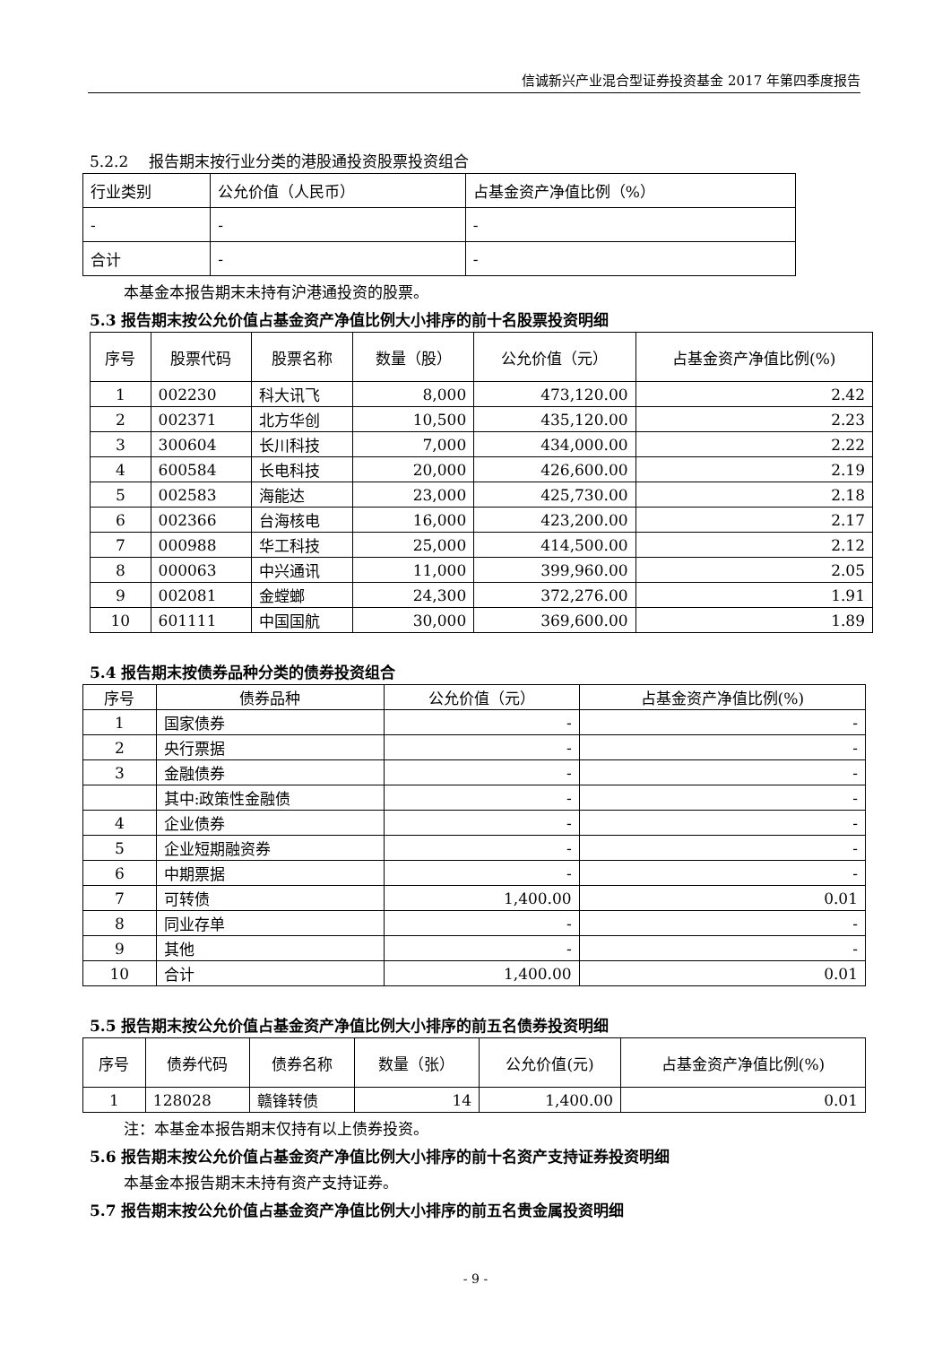信诚新兴产业混合型证券投资基金 2017 年第四季度报告
5.2.2　 报告期末按行业分类的港股通投资股票投资组合
| 行业类别 | 公允价值（人民币） | 占基金资产净值比例（%） |
| --- | --- | --- |
| - | - | - |
| 合计 | - | - |
本基金本报告期末未持有沪港通投资的股票。
5.3 报告期末按公允价值占基金资产净值比例大小排序的前十名股票投资明细
| 序号 | 股票代码 | 股票名称 | 数量（股） | 公允价值（元） | 占基金资产净值比例(%) |
| --- | --- | --- | --- | --- | --- |
| 1 | 002230 | 科大讯飞 | 8,000 | 473,120.00 | 2.42 |
| 2 | 002371 | 北方华创 | 10,500 | 435,120.00 | 2.23 |
| 3 | 300604 | 长川科技 | 7,000 | 434,000.00 | 2.22 |
| 4 | 600584 | 长电科技 | 20,000 | 426,600.00 | 2.19 |
| 5 | 002583 | 海能达 | 23,000 | 425,730.00 | 2.18 |
| 6 | 002366 | 台海核电 | 16,000 | 423,200.00 | 2.17 |
| 7 | 000988 | 华工科技 | 25,000 | 414,500.00 | 2.12 |
| 8 | 000063 | 中兴通讯 | 11,000 | 399,960.00 | 2.05 |
| 9 | 002081 | 金螳螂 | 24,300 | 372,276.00 | 1.91 |
| 10 | 601111 | 中国国航 | 30,000 | 369,600.00 | 1.89 |
5.4 报告期末按债券品种分类的债券投资组合
| 序号 | 债券品种 | 公允价值（元） | 占基金资产净值比例(%) |
| --- | --- | --- | --- |
| 1 | 国家债券 | - | - |
| 2 | 央行票据 | - | - |
| 3 | 金融债券 | - | - |
| | 其中:政策性金融债 | - | - |
| 4 | 企业债券 | - | - |
| 5 | 企业短期融资券 | - | - |
| 6 | 中期票据 | - | - |
| 7 | 可转债 | 1,400.00 | 0.01 |
| 8 | 同业存单 | - | - |
| 9 | 其他 | - | - |
| 10 | 合计 | 1,400.00 | 0.01 |
5.5 报告期末按公允价值占基金资产净值比例大小排序的前五名债券投资明细
| 序号 | 债券代码 | 债券名称 | 数量（张） | 公允价值(元) | 占基金资产净值比例(%) |
| --- | --- | --- | --- | --- | --- |
| 1 | 128028 | 赣锋转债 | 14 | 1,400.00 | 0.01 |
注：本基金本报告期末仅持有以上债券投资。
5.6 报告期末按公允价值占基金资产净值比例大小排序的前十名资产支持证券投资明细
本基金本报告期末未持有资产支持证券。
5.7 报告期末按公允价值占基金资产净值比例大小排序的前五名贵金属投资明细
- 9 -